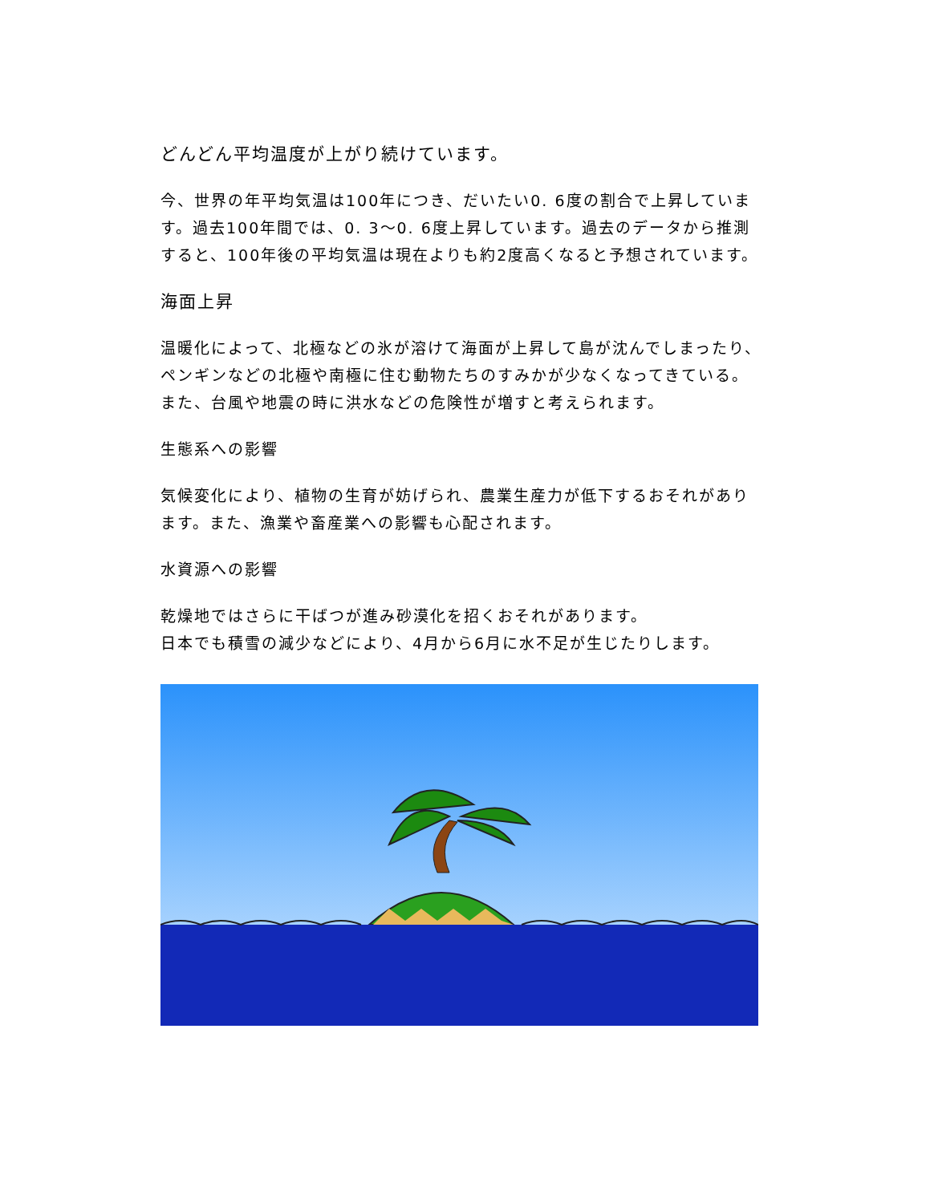どんどん平均温度が上がり続けています。
今、世界の年平均気温は100年につき、だいたい0. 6度の割合で上昇しています。過去100年間では、0. 3～0. 6度上昇しています。過去のデータから推測すると、100年後の平均気温は現在よりも約2度高くなると予想されています。
海面上昇
温暖化によって、北極などの氷が溶けて海面が上昇して島が沈んでしまったり、ペンギンなどの北極や南極に住む動物たちのすみかが少なくなってきている。また、台風や地震の時に洪水などの危険性が増すと考えられます。
生態系への影響
気候変化により、植物の生育が妨げられ、農業生産力が低下するおそれがあります。また、漁業や畜産業への影響も心配されます。
水資源への影響
乾燥地ではさらに干ばつが進み砂漠化を招くおそれがあります。
日本でも積雪の減少などにより、4月から6月に水不足が生じたりします。